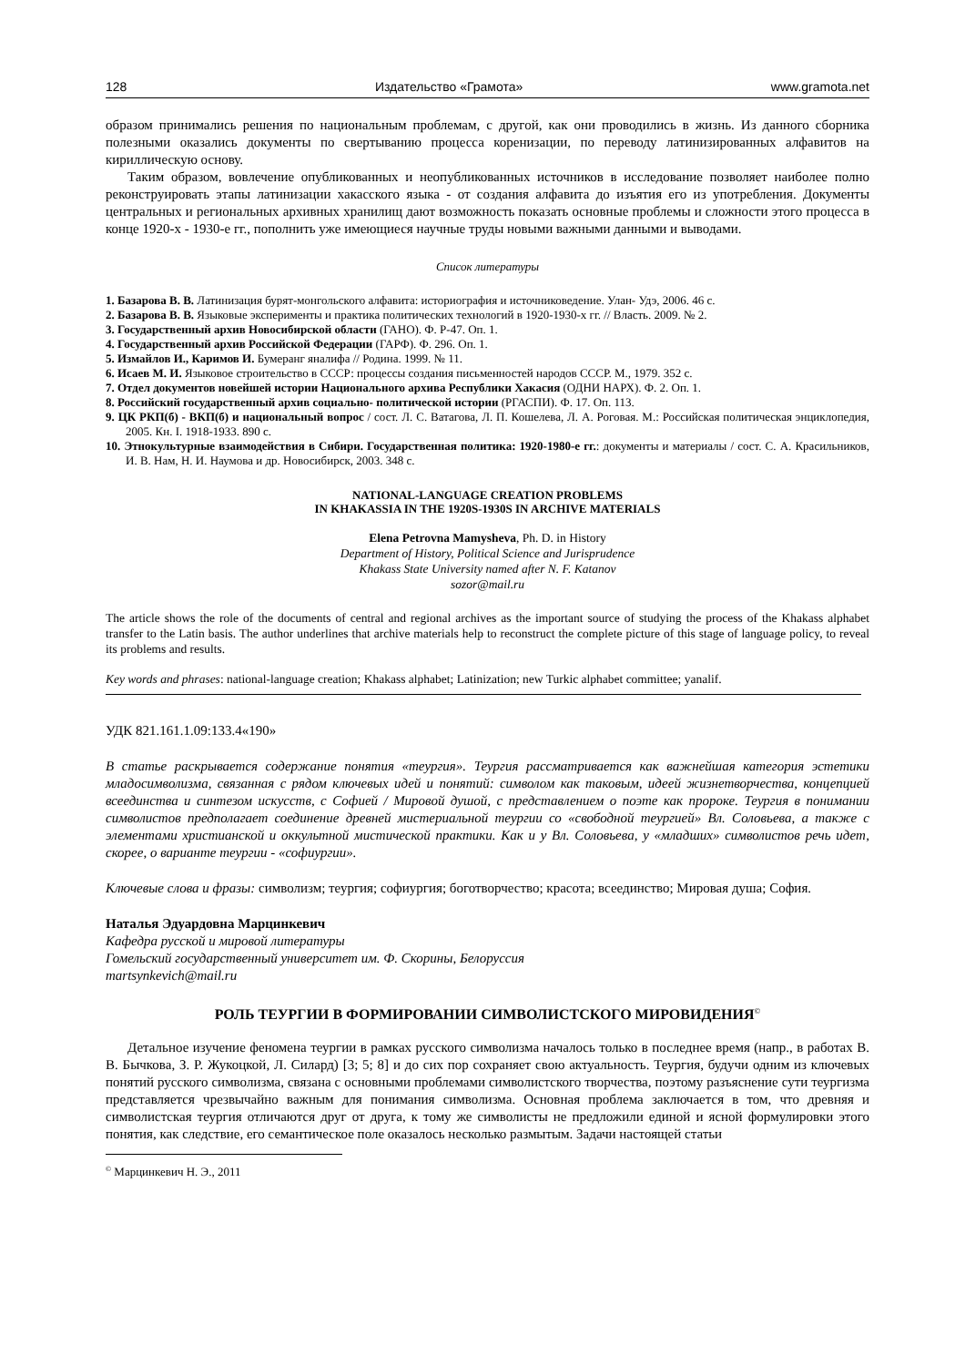128 Издательство «Грамота» www.gramota.net
образом принимались решения по национальным проблемам, с другой, как они проводились в жизнь. Из данного сборника полезными оказались документы по свертыванию процесса коренизации, по переводу латинизированных алфавитов на кириллическую основу.
Таким образом, вовлечение опубликованных и неопубликованных источников в исследование позволяет наиболее полно реконструировать этапы латинизации хакасского языка - от создания алфавита до изъятия его из употребления. Документы центральных и региональных архивных хранилищ дают возможность показать основные проблемы и сложности этого процесса в конце 1920-х - 1930-е гг., пополнить уже имеющиеся научные труды новыми важными данными и выводами.
Список литературы
1. Базарова В. В. Латинизация бурят-монгольского алфавита: историография и источниковедение. Улан- Удэ, 2006. 46 с.
2. Базарова В. В. Языковые эксперименты и практика политических технологий в 1920-1930-х гг. // Власть. 2009. № 2.
3. Государственный архив Новосибирской области (ГАНО). Ф. Р-47. Оп. 1.
4. Государственный архив Российской Федерации (ГАРФ). Ф. 296. Оп. 1.
5. Измайлов И., Каримов И. Бумеранг яналифа // Родина. 1999. № 11.
6. Исаев М. И. Языковое строительство в СССР: процессы создания письменностей народов СССР. М., 1979. 352 с.
7. Отдел документов новейшей истории Национального архива Республики Хакасия (ОДНИ НАРХ). Ф. 2. Оп. 1.
8. Российский государственный архив социально- политической истории (РГАСПИ). Ф. 17. Оп. 113.
9. ЦК РКП(б) - ВКП(б) и национальный вопрос / сост. Л. С. Ватагова, Л. П. Кошелева, Л. А. Роговая. М.: Российская политическая энциклопедия, 2005. Кн. I. 1918-1933. 890 с.
10. Этнокультурные взаимодействия в Сибири. Государственная политика: 1920-1980-е гг.: документы и материалы / сост. С. А. Красильников, И. В. Нам, Н. И. Наумова и др. Новосибирск, 2003. 348 с.
NATIONAL-LANGUAGE CREATION PROBLEMS
IN KHAKASSIA IN THE 1920S-1930S IN ARCHIVE MATERIALS
Elena Petrovna Mamysheva, Ph. D. in History
Department of History, Political Science and Jurisprudence
Khakass State University named after N. F. Katanov
sozor@mail.ru
The article shows the role of the documents of central and regional archives as the important source of studying the process of the Khakass alphabet transfer to the Latin basis. The author underlines that archive materials help to reconstruct the complete picture of this stage of language policy, to reveal its problems and results.
Key words and phrases: national-language creation; Khakass alphabet; Latinization; new Turkic alphabet committee; yanalif.
УДК 821.161.1.09:133.4«190»
В статье раскрывается содержание понятия «теургия». Теургия рассматривается как важнейшая категория эстетики младосимволизма, связанная с рядом ключевых идей и понятий: символом как таковым, идеей жизнетворчества, концепцией всеединства и синтезом искусств, с Софией / Мировой душой, с представлением о поэте как пророке. Теургия в понимании символистов предполагает соединение древней мистериальной теургии со «свободной теургией» Вл. Соловьева, а также с элементами христианской и оккультной мистической практики. Как и у Вл. Соловьева, у «младших» символистов речь идет, скорее, о варианте теургии - «софиургии».
Ключевые слова и фразы: символизм; теургия; софиургия; боготворчество; красота; всеединство; Мировая душа; София.
Наталья Эдуардовна Марцинкевич
Кафедра русской и мировой литературы
Гомельский государственный университет им. Ф. Скорины, Белоруссия
martsynkevich@mail.ru
РОЛЬ ТЕУРГИИ В ФОРМИРОВАНИИ СИМВОЛИСТСКОГО МИРОВИДЕНИЯ<sup>©</sup>
Детальное изучение феномена теургии в рамках русского символизма началось только в последнее время (напр., в работах В. В. Бычкова, З. Р. Жукоцкой, Л. Силард) [3; 5; 8] и до сих пор сохраняет свою актуальность. Теургия, будучи одним из ключевых понятий русского символизма, связана с основными проблемами символистского творчества, поэтому разъяснение сути теургизма представляется чрезвычайно важным для понимания символизма. Основная проблема заключается в том, что древняя и символистская теургия отличаются друг от друга, к тому же символисты не предложили единой и ясной формулировки этого понятия, как следствие, его семантическое поле оказалось несколько размытым. Задачи настоящей статьи
<sup>©</sup> Марцинкевич Н. Э., 2011